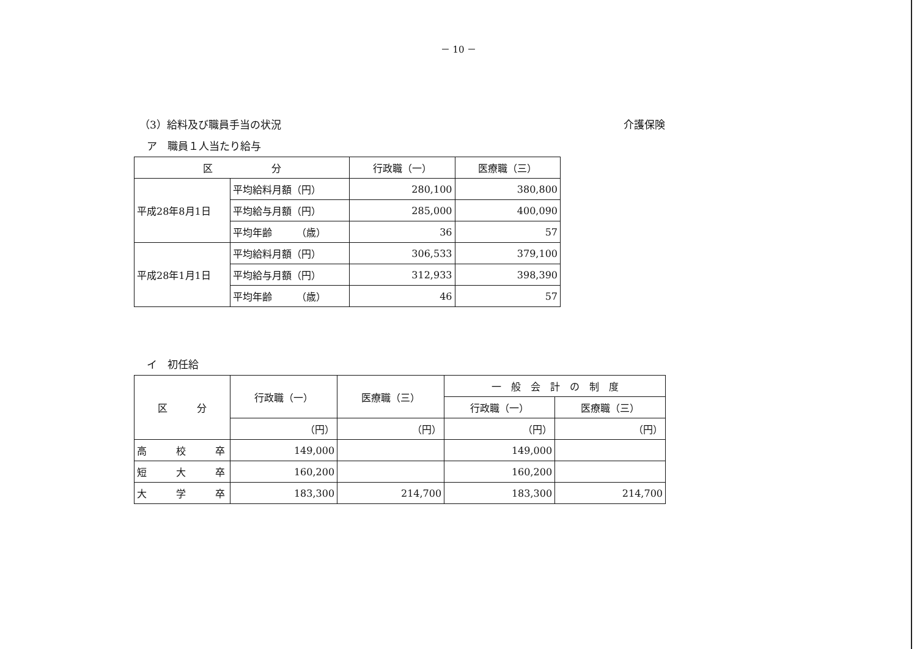－ 10 －
（3）給料及び職員手当の状況 介護保険
ア　職員１人当たり給与
| 区 分 | | 行政職（一） | 医療職（三） |
| --- | --- | --- | --- |
| 平成28年8月1日 | 平均給料月額（円） | 280,100 | 380,800 |
| | 平均給与月額（円） | 285,000 | 400,090 |
| | 平均年齢 （歳） | 36 | 57 |
| 平成28年1月1日 | 平均給料月額（円） | 306,533 | 379,100 |
| | 平均給与月額（円） | 312,933 | 398,390 |
| | 平均年齢 （歳） | 46 | 57 |
イ　初任給
| 区 分 | 行政職（一） | 医療職（三） | 一 般 会 計 の 制 度 | |
| --- | --- | --- | --- | --- |
| | | | 行政職（一） | 医療職（三） |
| | （円） | （円） | （円） | （円） |
| 高 校 卒 | 149,000 | | 149,000 | |
| 短 大 卒 | 160,200 | | 160,200 | |
| 大 学 卒 | 183,300 | 214,700 | 183,300 | 214,700 |